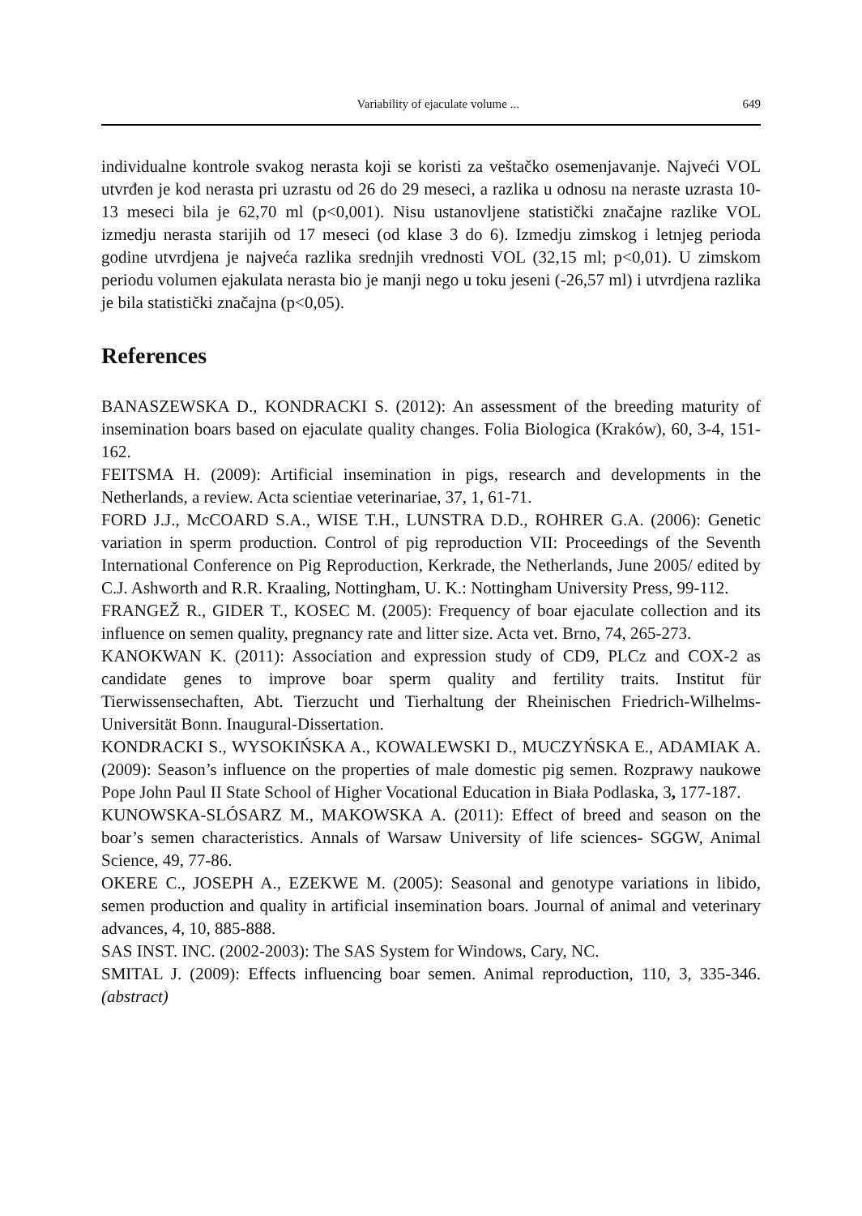Variability of ejaculate volume ... 649
individualne kontrole svakog nerasta koji se koristi za veštačko osemenjavanje. Najveći VOL utvrđen je kod nerasta pri uzrastu od 26 do 29 meseci, a razlika u odnosu na neraste uzrasta 10-13 meseci bila je 62,70 ml (p<0,001). Nisu ustanovljene statistički značajne razlike VOL izmedju nerasta starijih od 17 meseci (od klase 3 do 6). Izmedju zimskog i letnjeg perioda godine utvrdjena je najveća razlika srednjih vrednosti VOL (32,15 ml; p<0,01). U zimskom periodu volumen ejakulata nerasta bio je manji nego u toku jeseni (-26,57 ml) i utvrdjena razlika je bila statistički značajna (p<0,05).
References
BANASZEWSKA D., KONDRACKI S. (2012): An assessment of the breeding maturity of insemination boars based on ejaculate quality changes. Folia Biologica (Kraków), 60, 3-4, 151-162.
FEITSMA H. (2009): Artificial insemination in pigs, research and developments in the Netherlands, a review. Acta scientiae veterinariae, 37, 1, 61-71.
FORD J.J., McCOARD S.A., WISE T.H., LUNSTRA D.D., ROHRER G.A. (2006): Genetic variation in sperm production. Control of pig reproduction VII: Proceedings of the Seventh International Conference on Pig Reproduction, Kerkrade, the Netherlands, June 2005/ edited by C.J. Ashworth and R.R. Kraaling, Nottingham, U. K.: Nottingham University Press, 99-112.
FRANGEŽ R., GIDER T., KOSEC M. (2005): Frequency of boar ejaculate collection and its influence on semen quality, pregnancy rate and litter size. Acta vet. Brno, 74, 265-273.
KANOKWAN K. (2011): Association and expression study of CD9, PLCz and COX-2 as candidate genes to improve boar sperm quality and fertility traits. Institut für Tierwissensechaften, Abt. Tierzucht und Tierhaltung der Rheinischen Friedrich-Wilhelms- Universität Bonn. Inaugural-Dissertation.
KONDRACKI S., WYSOKIŃSKA A., KOWALEWSKI D., MUCZYŃSKA E., ADAMIAK A. (2009): Season’s influence on the properties of male domestic pig semen. Rozprawy naukowe Pope John Paul II State School of Higher Vocational Education in Biała Podlaska, 3, 177-187.
KUNOWSKA-SLÓSARZ M., MAKOWSKA A. (2011): Effect of breed and season on the boar’s semen characteristics. Annals of Warsaw University of life sciences- SGGW, Animal Science, 49, 77-86.
OKERE C., JOSEPH A., EZEKWE M. (2005): Seasonal and genotype variations in libido, semen production and quality in artificial insemination boars. Journal of animal and veterinary advances, 4, 10, 885-888.
SAS INST. INC. (2002-2003): The SAS System for Windows, Cary, NC.
SMITAL J. (2009): Effects influencing boar semen. Animal reproduction, 110, 3, 335-346. (abstract)